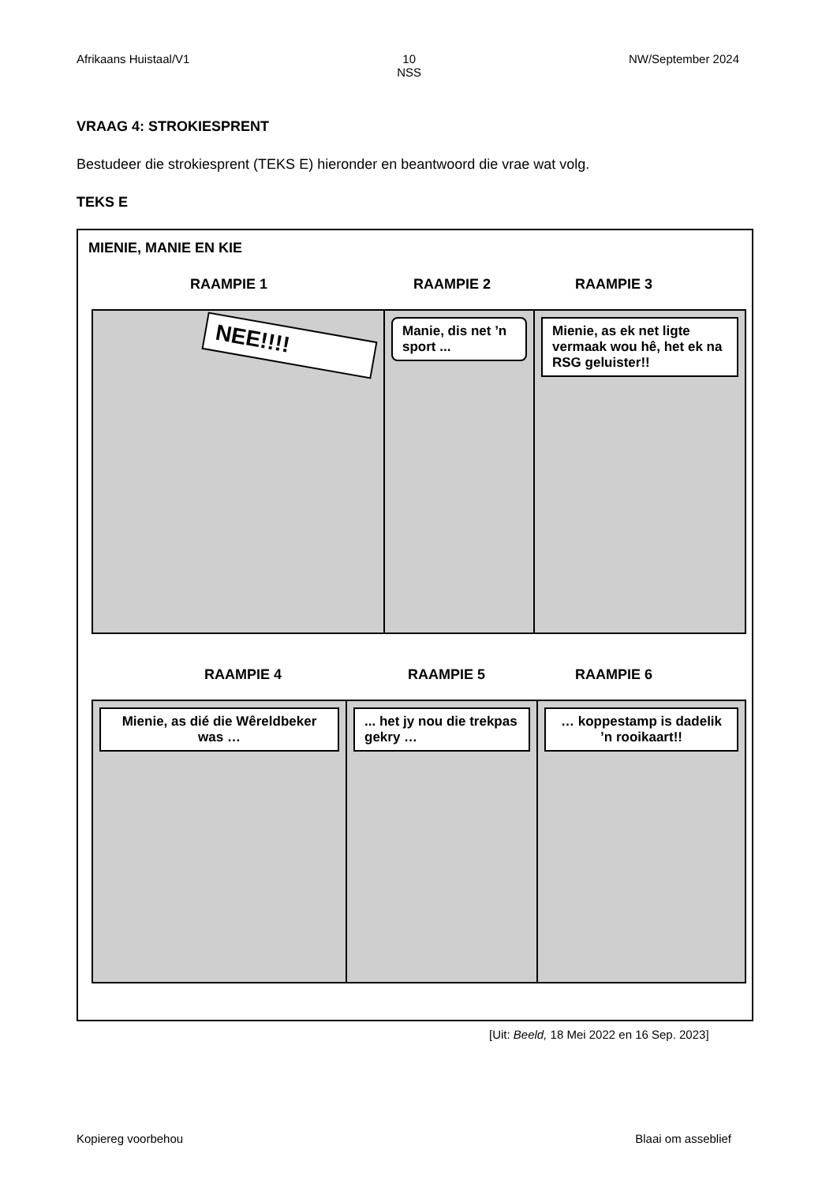Afrikaans Huistaal/V1 10
NSS NW/September 2024
VRAAG 4: STROKIESPRENT
Bestudeer die strokiesprent (TEKS E) hieronder en beantwoord die vrae wat volg.
TEKS E
MIENIE, MANIE EN KIE
RAAMPIE 1 RAAMPIE 2 RAAMPIE 3
NEE!!!!
Manie, dis net ’n sport ...
Mienie, as ek net ligte vermaak wou hê, het ek na RSG geluister!!
RAAMPIE 4 RAAMPIE 5 RAAMPIE 6
Mienie, as dié die Wêreldbeker was …
... het jy nou die trekpas gekry …
… koppestamp is dadelik ’n rooikaart!!
[Uit: Beeld, 18 Mei 2022 en 16 Sep. 2023]
Kopiereg voorbehou Blaai om asseblief